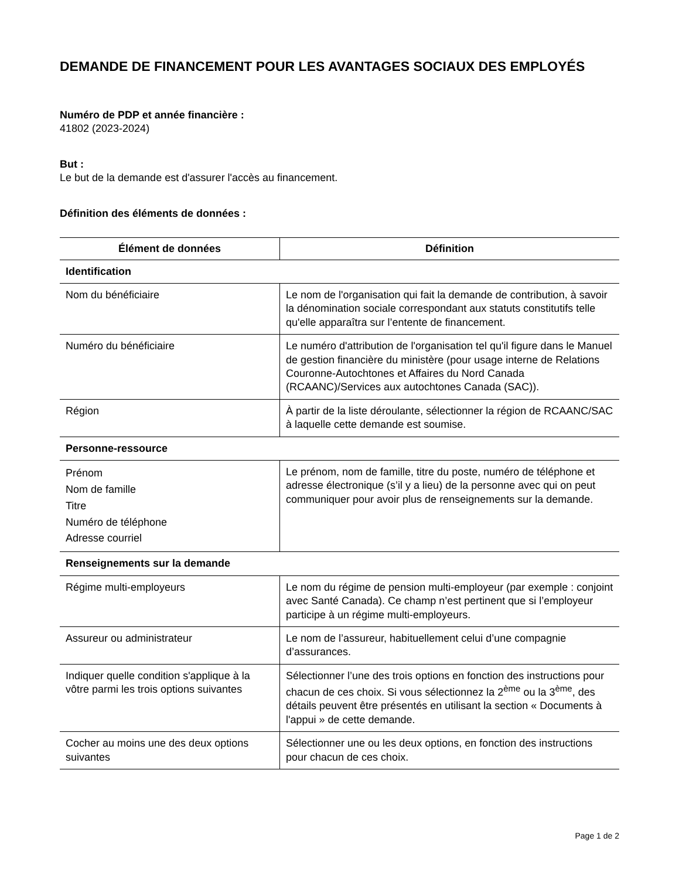DEMANDE DE FINANCEMENT POUR LES AVANTAGES SOCIAUX DES EMPLOYÉS
Numéro de PDP et année financière :
41802 (2023-2024)
But :
Le but de la demande est d'assurer l'accès au financement.
Définition des éléments de données :
| Élément de données | Définition |
| --- | --- |
| Identification | |
| Nom du bénéficiaire | Le nom de l'organisation qui fait la demande de contribution, à savoir la dénomination sociale correspondant aux statuts constitutifs telle qu'elle apparaîtra sur l’entente de financement. |
| Numéro du bénéficiaire | Le numéro d'attribution de l'organisation tel qu'il figure dans le Manuel de gestion financière du ministère (pour usage interne de Relations Couronne-Autochtones et Affaires du Nord Canada (RCAANC)/Services aux autochtones Canada (SAC)). |
| Région | À partir de la liste déroulante, sélectionner la région de RCAANC/SAC à laquelle cette demande est soumise. |
| Personne-ressource | |
| Prénom Nom de famille Titre Numéro de téléphone Adresse courriel | Le prénom, nom de famille, titre du poste, numéro de téléphone et adresse électronique (s’il y a lieu) de la personne avec qui on peut communiquer pour avoir plus de renseignements sur la demande. |
| Renseignements sur la demande | |
| Régime multi-employeurs | Le nom du régime de pension multi-employeur (par exemple : conjoint avec Santé Canada). Ce champ n’est pertinent que si l’employeur participe à un régime multi-employeurs. |
| Assureur ou administrateur | Le nom de l’assureur, habituellement celui d’une compagnie d’assurances. |
| Indiquer quelle condition s'applique à la vôtre parmi les trois options suivantes | Sélectionner l’une des trois options en fonction des instructions pour chacun de ces choix. Si vous sélectionnez la 2<sup>ème</sup> ou la 3<sup>ème</sup>, des détails peuvent être présentés en utilisant la section « Documents à l'appui » de cette demande. |
| Cocher au moins une des deux options suivantes | Sélectionner une ou les deux options, en fonction des instructions pour chacun de ces choix. |
Page 1 de 2